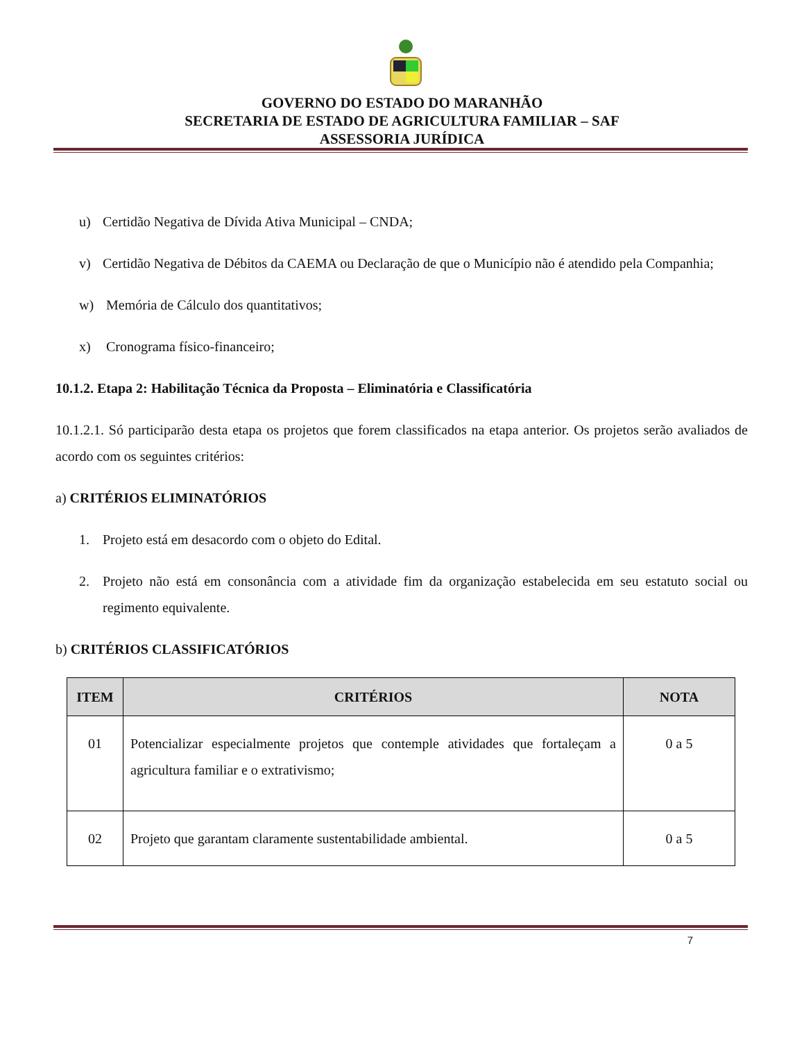GOVERNO DO ESTADO DO MARANHÃO
SECRETARIA DE ESTADO DE AGRICULTURA FAMILIAR – SAF
ASSESSORIA JURÍDICA
u) Certidão Negativa de Dívida Ativa Municipal – CNDA;
v) Certidão Negativa de Débitos da CAEMA ou Declaração de que o Município não é atendido pela Companhia;
w) Memória de Cálculo dos quantitativos;
x) Cronograma físico-financeiro;
10.1.2. Etapa 2: Habilitação Técnica da Proposta – Eliminatória e Classificatória
10.1.2.1. Só participarão desta etapa os projetos que forem classificados na etapa anterior. Os projetos serão avaliados de acordo com os seguintes critérios:
a) CRITÉRIOS ELIMINATÓRIOS
1. Projeto está em desacordo com o objeto do Edital.
2. Projeto não está em consonância com a atividade fim da organização estabelecida em seu estatuto social ou regimento equivalente.
b) CRITÉRIOS CLASSIFICATÓRIOS
| ITEM | CRITÉRIOS | NOTA |
| --- | --- | --- |
| 01 | Potencializar especialmente projetos que contemple atividades que fortaleçam a agricultura familiar e o extrativismo; | 0 a 5 |
| 02 | Projeto que garantam claramente sustentabilidade ambiental. | 0 a 5 |
7